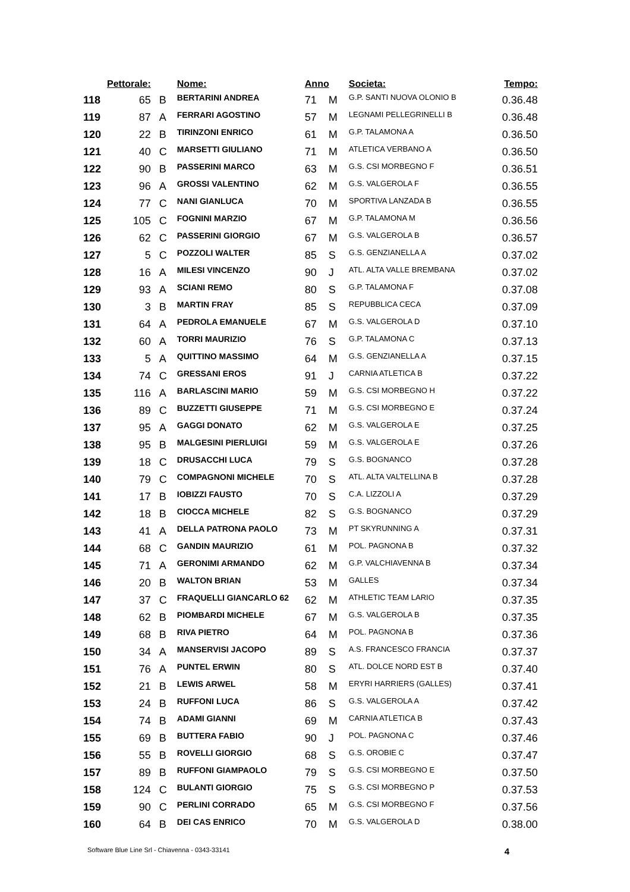| | Pettorale: | | Nome: | Anno | | Societa: | Tempo: |
| --- | --- | --- | --- | --- | --- | --- | --- |
| 118 | 65 | B | BERTARINI ANDREA | 71 | M | G.P. SANTI NUOVA OLONIO B | 0.36.48 |
| 119 | 87 | A | FERRARI AGOSTINO | 57 | M | LEGNAMI PELLEGRINELLI B | 0.36.48 |
| 120 | 22 | B | TIRINZONI ENRICO | 61 | M | G.P. TALAMONA A | 0.36.50 |
| 121 | 40 | C | MARSETTI GIULIANO | 71 | M | ATLETICA VERBANO A | 0.36.50 |
| 122 | 90 | B | PASSERINI MARCO | 63 | M | G.S. CSI MORBEGNO F | 0.36.51 |
| 123 | 96 | A | GROSSI VALENTINO | 62 | M | G.S. VALGEROLA F | 0.36.55 |
| 124 | 77 | C | NANI GIANLUCA | 70 | M | SPORTIVA LANZADA B | 0.36.55 |
| 125 | 105 | C | FOGNINI MARZIO | 67 | M | G.P. TALAMONA M | 0.36.56 |
| 126 | 62 | C | PASSERINI GIORGIO | 67 | M | G.S. VALGEROLA B | 0.36.57 |
| 127 | 5 | C | POZZOLI WALTER | 85 | S | G.S. GENZIANELLA A | 0.37.02 |
| 128 | 16 | A | MILESI VINCENZO | 90 | J | ATL. ALTA VALLE BREMBANA | 0.37.02 |
| 129 | 93 | A | SCIANI REMO | 80 | S | G.P. TALAMONA F | 0.37.08 |
| 130 | 3 | B | MARTIN FRAY | 85 | S | REPUBBLICA CECA | 0.37.09 |
| 131 | 64 | A | PEDROLA EMANUELE | 67 | M | G.S. VALGEROLA D | 0.37.10 |
| 132 | 60 | A | TORRI MAURIZIO | 76 | S | G.P. TALAMONA C | 0.37.13 |
| 133 | 5 | A | QUITTINO MASSIMO | 64 | M | G.S. GENZIANELLA A | 0.37.15 |
| 134 | 74 | C | GRESSANI EROS | 91 | J | CARNIA ATLETICA B | 0.37.22 |
| 135 | 116 | A | BARLASCINI MARIO | 59 | M | G.S. CSI MORBEGNO H | 0.37.22 |
| 136 | 89 | C | BUZZETTI GIUSEPPE | 71 | M | G.S. CSI MORBEGNO E | 0.37.24 |
| 137 | 95 | A | GAGGI DONATO | 62 | M | G.S. VALGEROLA E | 0.37.25 |
| 138 | 95 | B | MALGESINI PIERLUIGI | 59 | M | G.S. VALGEROLA E | 0.37.26 |
| 139 | 18 | C | DRUSACCHI LUCA | 79 | S | G.S. BOGNANCO | 0.37.28 |
| 140 | 79 | C | COMPAGNONI MICHELE | 70 | S | ATL. ALTA VALTELLINA B | 0.37.28 |
| 141 | 17 | B | IOBIZZI FAUSTO | 70 | S | C.A. LIZZOLI A | 0.37.29 |
| 142 | 18 | B | CIOCCA MICHELE | 82 | S | G.S. BOGNANCO | 0.37.29 |
| 143 | 41 | A | DELLA PATRONA PAOLO | 73 | M | PT SKYRUNNING A | 0.37.31 |
| 144 | 68 | C | GANDIN MAURIZIO | 61 | M | POL. PAGNONA B | 0.37.32 |
| 145 | 71 | A | GERONIMI ARMANDO | 62 | M | G.P. VALCHIAVENNA B | 0.37.34 |
| 146 | 20 | B | WALTON BRIAN | 53 | M | GALLES | 0.37.34 |
| 147 | 37 | C | FRAQUELLI GIANCARLO 62 | 62 | M | ATHLETIC TEAM LARIO | 0.37.35 |
| 148 | 62 | B | PIOMBARDI MICHELE | 67 | M | G.S. VALGEROLA B | 0.37.35 |
| 149 | 68 | B | RIVA PIETRO | 64 | M | POL. PAGNONA B | 0.37.36 |
| 150 | 34 | A | MANSERVISI JACOPO | 89 | S | A.S. FRANCESCO FRANCIA | 0.37.37 |
| 151 | 76 | A | PUNTEL ERWIN | 80 | S | ATL. DOLCE NORD EST B | 0.37.40 |
| 152 | 21 | B | LEWIS ARWEL | 58 | M | ERYRI HARRIERS (GALLES) | 0.37.41 |
| 153 | 24 | B | RUFFONI LUCA | 86 | S | G.S. VALGEROLA A | 0.37.42 |
| 154 | 74 | B | ADAMI GIANNI | 69 | M | CARNIA ATLETICA B | 0.37.43 |
| 155 | 69 | B | BUTTERA FABIO | 90 | J | POL. PAGNONA C | 0.37.46 |
| 156 | 55 | B | ROVELLI GIORGIO | 68 | S | G.S. OROBIE C | 0.37.47 |
| 157 | 89 | B | RUFFONI GIAMPAOLO | 79 | S | G.S. CSI MORBEGNO E | 0.37.50 |
| 158 | 124 | C | BULANTI GIORGIO | 75 | S | G.S. CSI MORBEGNO P | 0.37.53 |
| 159 | 90 | C | PERLINI CORRADO | 65 | M | G.S. CSI MORBEGNO F | 0.37.56 |
| 160 | 64 | B | DEI CAS ENRICO | 70 | M | G.S. VALGEROLA D | 0.38.00 |
Software Blue Line Srl - Chiavenna - 0343-33141 4